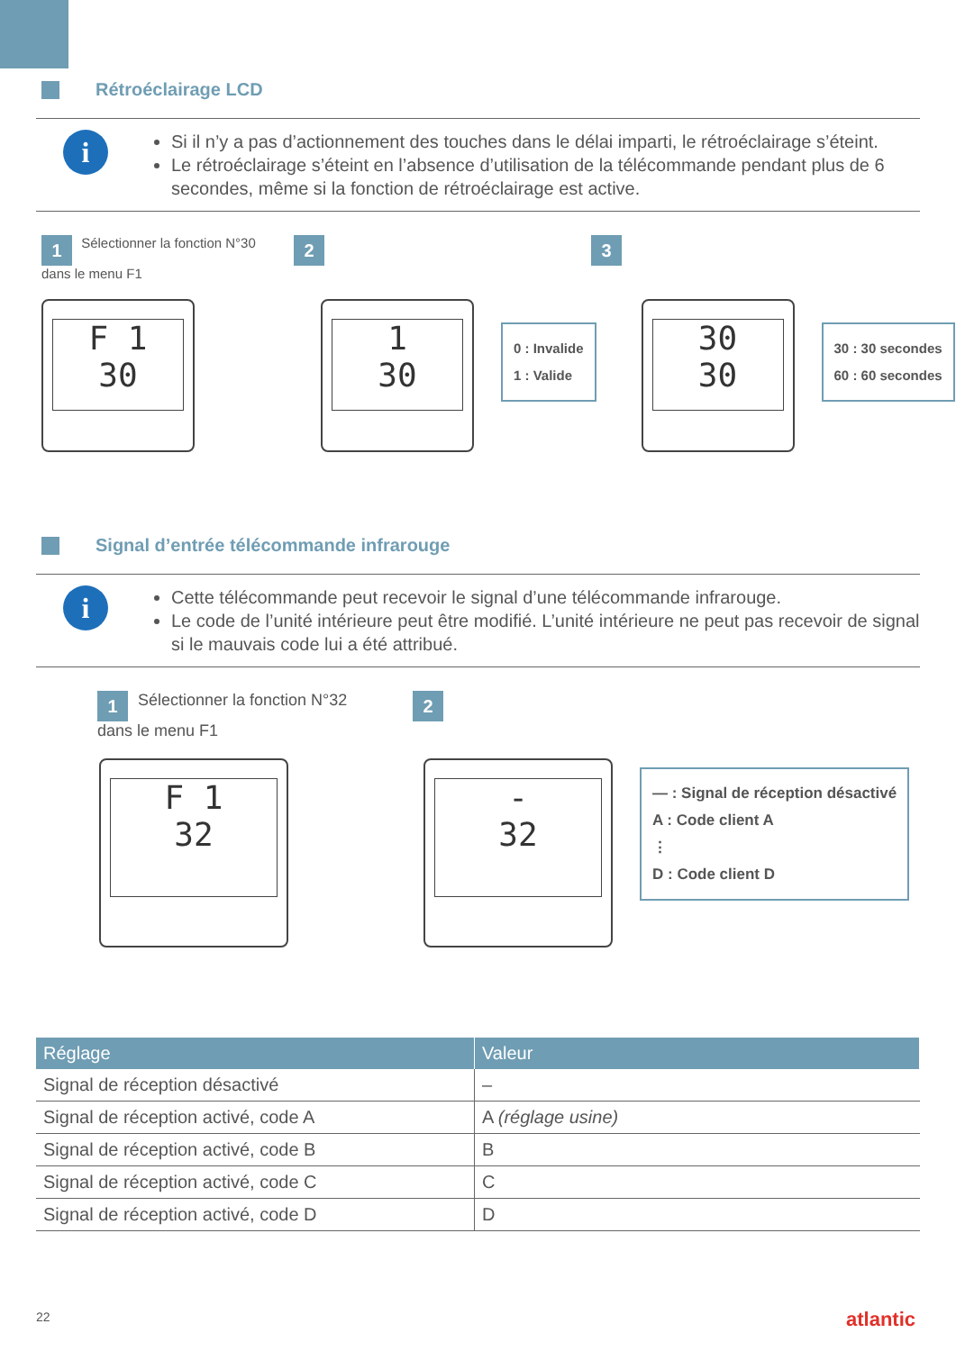Rétroéclairage LCD
i
Si il n’y a pas d’actionnement des touches dans le délai imparti, le rétroéclairage s’éteint.
Le rétroéclairage s’éteint en l’absence d’utilisation de la télécommande pendant plus de 6 secondes, même si la fonction de rétroéclairage est active.
1 Sélectionner la fonction N°30
dans le menu F1
2 3
F 1
30
1
30
0 : Invalide
1 : Valide
30
30
30 : 30 secondes
60 : 60 secondes
Signal d’entrée télécommande infrarouge
i
Cette télécommande peut recevoir le signal d’une télécommande infrarouge.
Le code de l’unité intérieure peut être modifié. L’unité intérieure ne peut pas recevoir de signal si le mauvais code lui a été attribué.
1 Sélectionner la fonction N°32
dans le menu F1
2
F 1
32
-
32
— : Signal de réception désactivé
A : Code client A
⋮
D : Code client D
| Réglage | Valeur |
| --- | --- |
| Signal de réception désactivé | – |
| Signal de réception activé, code A | A (réglage usine) |
| Signal de réception activé, code B | B |
| Signal de réception activé, code C | C |
| Signal de réception activé, code D | D |
22 atlantic